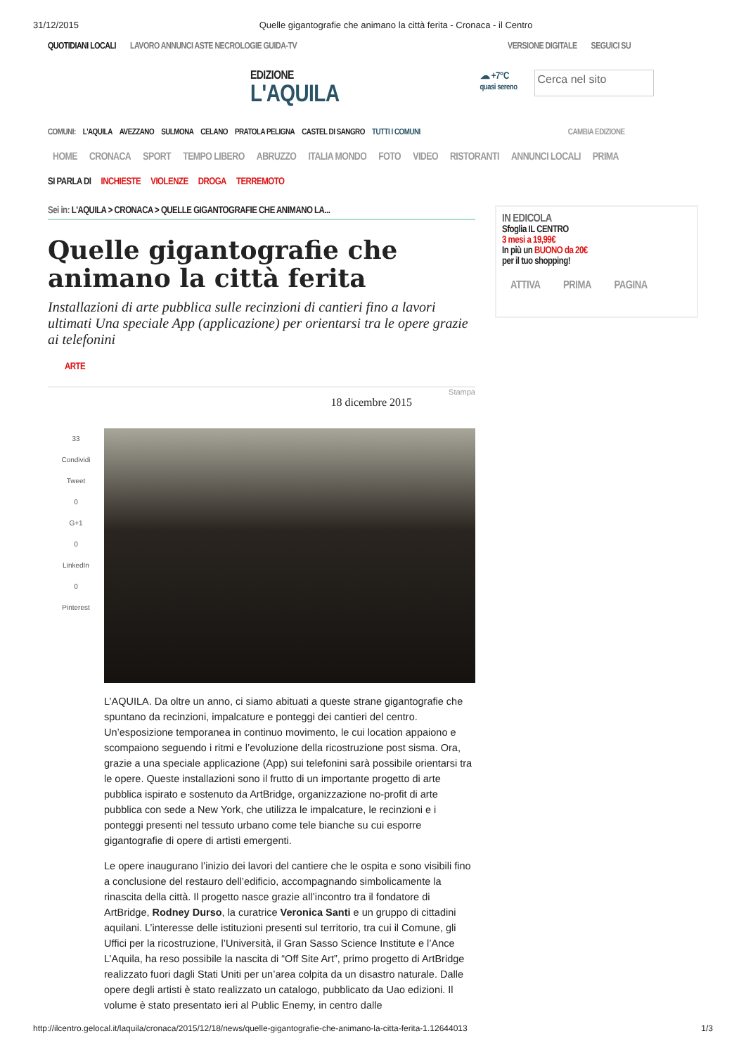31/12/2015 Quelle gigantografie che animano la città ferita - Cronaca - il Centro
QUOTIDIANI LOCALI LAVORO ANNUNCI ASTE NECROLOGIE GUIDA-TV VERSIONE DIGITALE SEGUICI SU
EDIZIONE
L'AQUILA
☁ +7°C
quasi sereno
Cerca nel sito
COMUNI: L'AQUILA AVEZZANO SULMONA CELANO PRATOLA PELIGNA CASTEL DI SANGRO TUTTI I COMUNI CAMBIA EDIZIONE
HOME CRONACA SPORT TEMPO LIBERO ABRUZZO ITALIA MONDO FOTO VIDEO RISTORANTI ANNUNCI LOCALI PRIMA
SI PARLA DI INCHIESTE VIOLENZE DROGA TERREMOTO
Sei in: L'AQUILA > CRONACA > QUELLE GIGANTOGRAFIE CHE ANIMANO LA...
Quelle gigantografie che animano la città ferita
Installazioni di arte pubblica sulle recinzioni di cantieri fino a lavori ultimati Una speciale App (applicazione) per orientarsi tra le opere grazie ai telefonini
ARTE
Stampa
18 dicembre 2015
33
Condividi
Tweet
0
G+1
0
LinkedIn
0
Pinterest
L’AQUILA. Da oltre un anno, ci siamo abituati a queste strane gigantografie che spuntano da recinzioni, impalcature e ponteggi dei cantieri del centro. Un’esposizione temporanea in continuo movimento, le cui location appaiono e scompaiono seguendo i ritmi e l’evoluzione della ricostruzione post sisma. Ora, grazie a una speciale applicazione (App) sui telefonini sarà possibile orientarsi tra le opere. Queste installazioni sono il frutto di un importante progetto di arte pubblica ispirato e sostenuto da ArtBridge, organizzazione no-profit di arte pubblica con sede a New York, che utilizza le impalcature, le recinzioni e i ponteggi presenti nel tessuto urbano come tele bianche su cui esporre gigantografie di opere di artisti emergenti.
Le opere inaugurano l’inizio dei lavori del cantiere che le ospita e sono visibili fino a conclusione del restauro dell’edificio, accompagnando simbolicamente la rinascita della città. Il progetto nasce grazie all’incontro tra il fondatore di ArtBridge, Rodney Durso, la curatrice Veronica Santi e un gruppo di cittadini aquilani. L’interesse delle istituzioni presenti sul territorio, tra cui il Comune, gli Uffici per la ricostruzione, l’Università, il Gran Sasso Science Institute e l’Ance L’Aquila, ha reso possibile la nascita di “Off Site Art”, primo progetto di ArtBridge realizzato fuori dagli Stati Uniti per un’area colpita da un disastro naturale. Dalle opere degli artisti è stato realizzato un catalogo, pubblicato da Uao edizioni. Il volume è stato presentato ieri al Public Enemy, in centro dalle
IN EDICOLA
Sfoglia IL CENTRO
3 mesi a 19,99€
In più un BUONO da 20€
per il tuo shopping!
ATTIVA PRIMA PAGINA
http://ilcentro.gelocal.it/laquila/cronaca/2015/12/18/news/quelle-gigantografie-che-animano-la-citta-ferita-1.12644013 1/3